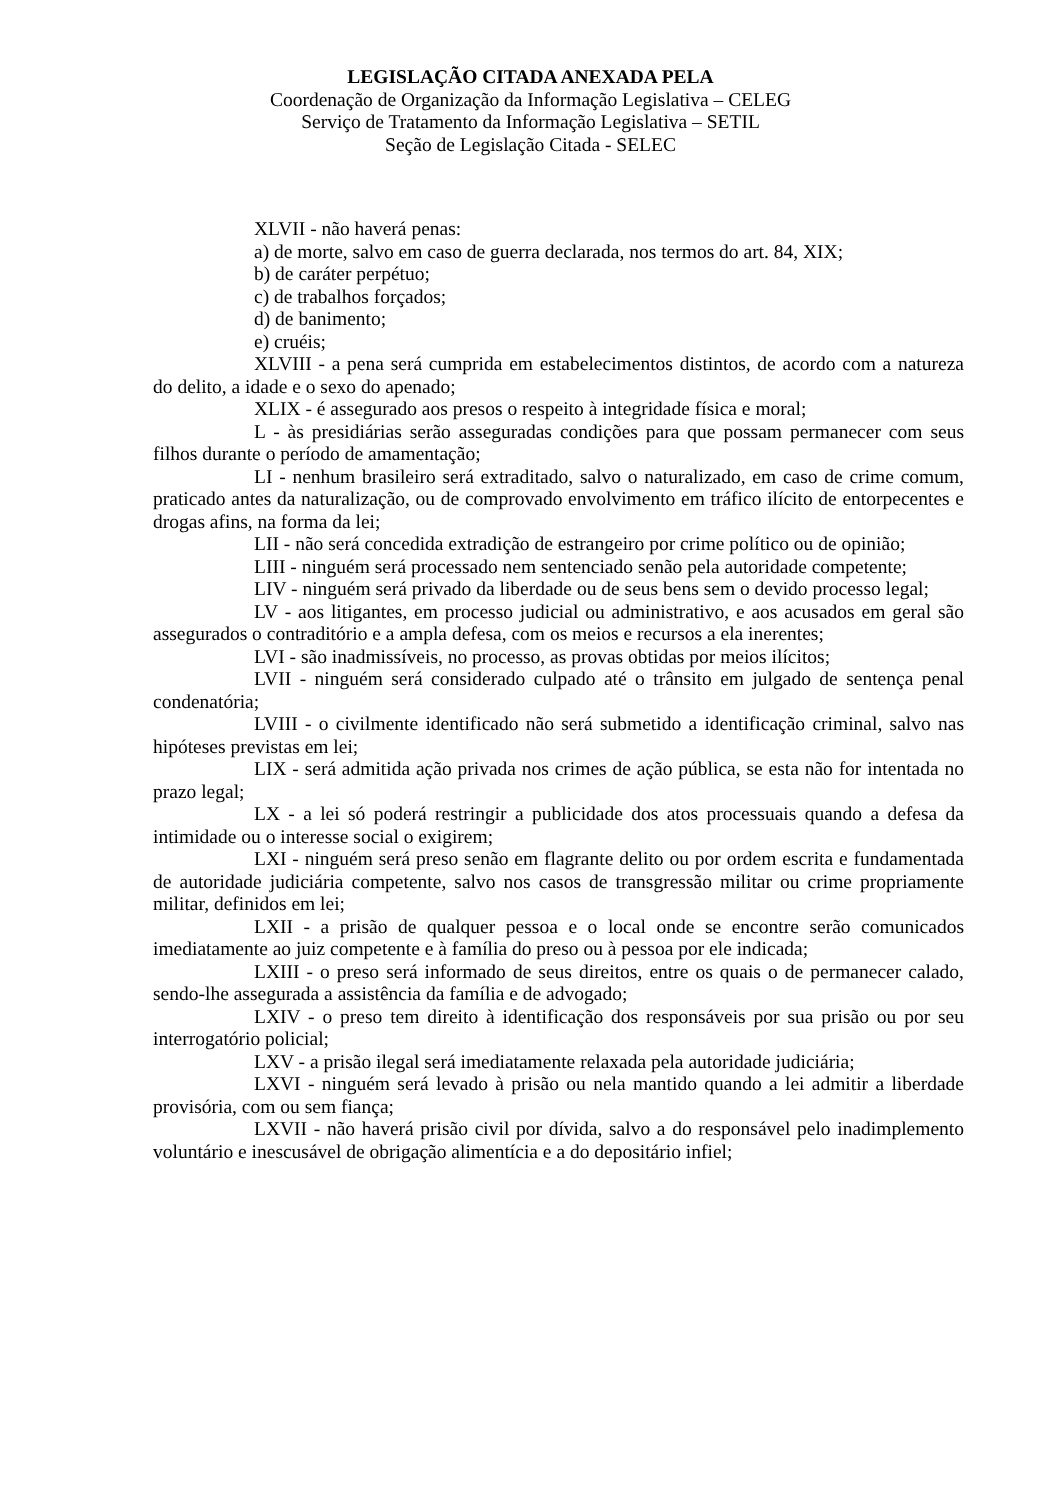LEGISLAÇÃO CITADA ANEXADA PELA
Coordenação de Organização da Informação Legislativa – CELEG
Serviço de Tratamento da Informação Legislativa – SETIL
Seção de Legislação Citada - SELEC
XLVII - não haverá penas:
a) de morte, salvo em caso de guerra declarada, nos termos do art. 84, XIX;
b) de caráter perpétuo;
c) de trabalhos forçados;
d) de banimento;
e) cruéis;
XLVIII - a pena será cumprida em estabelecimentos distintos, de acordo com a natureza do delito, a idade e o sexo do apenado;
XLIX - é assegurado aos presos o respeito à integridade física e moral;
L - às presidiárias serão asseguradas condições para que possam permanecer com seus filhos durante o período de amamentação;
LI - nenhum brasileiro será extraditado, salvo o naturalizado, em caso de crime comum, praticado antes da naturalização, ou de comprovado envolvimento em tráfico ilícito de entorpecentes e drogas afins, na forma da lei;
LII - não será concedida extradição de estrangeiro por crime político ou de opinião;
LIII - ninguém será processado nem sentenciado senão pela autoridade competente;
LIV - ninguém será privado da liberdade ou de seus bens sem o devido processo legal;
LV - aos litigantes, em processo judicial ou administrativo, e aos acusados em geral são assegurados o contraditório e a ampla defesa, com os meios e recursos a ela inerentes;
LVI - são inadmissíveis, no processo, as provas obtidas por meios ilícitos;
LVII - ninguém será considerado culpado até o trânsito em julgado de sentença penal condenatória;
LVIII - o civilmente identificado não será submetido a identificação criminal, salvo nas hipóteses previstas em lei;
LIX - será admitida ação privada nos crimes de ação pública, se esta não for intentada no prazo legal;
LX - a lei só poderá restringir a publicidade dos atos processuais quando a defesa da intimidade ou o interesse social o exigirem;
LXI - ninguém será preso senão em flagrante delito ou por ordem escrita e fundamentada de autoridade judiciária competente, salvo nos casos de transgressão militar ou crime propriamente militar, definidos em lei;
LXII - a prisão de qualquer pessoa e o local onde se encontre serão comunicados imediatamente ao juiz competente e à família do preso ou à pessoa por ele indicada;
LXIII - o preso será informado de seus direitos, entre os quais o de permanecer calado, sendo-lhe assegurada a assistência da família e de advogado;
LXIV - o preso tem direito à identificação dos responsáveis por sua prisão ou por seu interrogatório policial;
LXV - a prisão ilegal será imediatamente relaxada pela autoridade judiciária;
LXVI - ninguém será levado à prisão ou nela mantido quando a lei admitir a liberdade provisória, com ou sem fiança;
LXVII - não haverá prisão civil por dívida, salvo a do responsável pelo inadimplemento voluntário e inescusável de obrigação alimentícia e a do depositário infiel;